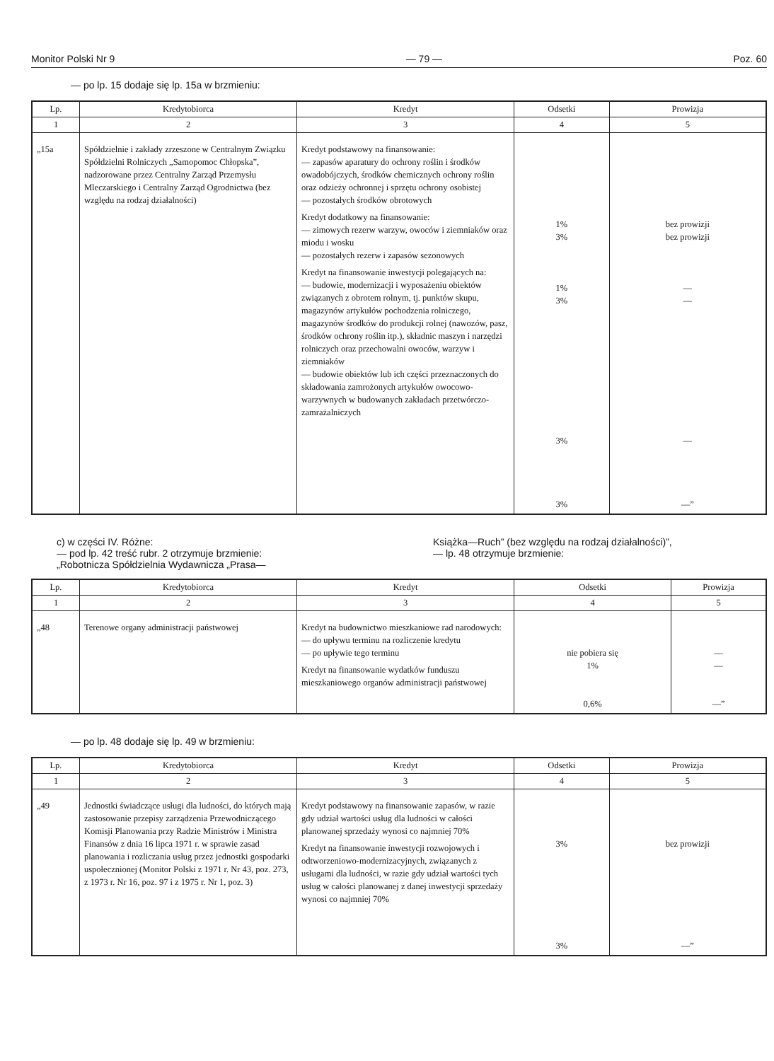Monitor Polski Nr 9 — 79 — Poz. 60
— po lp. 15 dodaje się lp. 15a w brzmieniu:
| Lp. | Kredytobiorca | Kredyt | Odsetki | Prowizja |
| --- | --- | --- | --- | --- |
| 1 | 2 | 3 | 4 | 5 |
| „15a | Spółdzielnie i zakłady zrzeszone w Centralnym Związku Spółdzielni Rolniczych „Samopomoc Chłopska”, nadzorowane przez Centralny Zarząd Przemysłu Mleczarskiego i Centralny Zarząd Ogrodnictwa (bez względu na rodzaj działalności) | Kredyt podstawowy na finansowanie: — zapasów aparatury do ochrony roślin i środków owadobójczych, środków chemicznych ochrony roślin oraz odzieży ochronnej i sprzętu ochrony osobistej — pozostałych środków obrotowych Kredyt dodatkowy na finansowanie: — zimowych rezerw warzyw, owoców i ziemniaków oraz miodu i wosku — pozostałych rezerw i zapasów sezonowych Kredyt na finansowanie inwestycji polegających na: — budowie, modernizacji i wyposażeniu obiektów związanych z obrotem rolnym, tj. punktów skupu, magazynów artykułów pochodzenia rolniczego, magazynów środków do produkcji rolnej (nawozów, pasz, środków ochrony roślin itp.), składnic maszyn i narzędzi rolniczych oraz przechowalni owoców, warzyw i ziemniaków — budowie obiektów lub ich części przeznaczonych do składowania zamrożonych artykułów owocowo-warzywnych w budowanych zakładach przetwórczo-zamrażalniczych | 1% 3% 1% 3% 3% 3% | bez prowizji bez prowizji — — — —” |
c) w części IV. Różne:
— pod lp. 42 treść rubr. 2 otrzymuje brzmienie:
„Robotnicza Spółdzielnia Wydawnicza „Prasa—
Książka—Ruch” (bez względu na rodzaj działalności)”,
— lp. 48 otrzymuje brzmienie:
| Lp. | Kredytobiorca | Kredyt | Odsetki | Prowizja |
| --- | --- | --- | --- | --- |
| 1 | 2 | 3 | 4 | 5 |
| „48 | Terenowe organy administracji państwowej | Kredyt na budownictwo mieszkaniowe rad narodowych: — do upływu terminu na rozliczenie kredytu — po upływie tego terminu Kredyt na finansowanie wydatków funduszu mieszkaniowego organów administracji państwowej | nie pobiera się 1% 0,6% | — — —” |
— po lp. 48 dodaje się lp. 49 w brzmieniu:
| Lp. | Kredytobiorca | Kredyt | Odsetki | Prowizja |
| --- | --- | --- | --- | --- |
| 1 | 2 | 3 | 4 | 5 |
| „49 | Jednostki świadczące usługi dla ludności, do których mają zastosowanie przepisy zarządzenia Przewodniczącego Komisji Planowania przy Radzie Ministrów i Ministra Finansów z dnia 16 lipca 1971 r. w sprawie zasad planowania i rozliczania usług przez jednostki gospodarki uspołecznionej (Monitor Polski z 1971 r. Nr 43, poz. 273, z 1973 r. Nr 16, poz. 97 i z 1975 r. Nr 1, poz. 3) | Kredyt podstawowy na finansowanie zapasów, w razie gdy udział wartości usług dla ludności w całości planowanej sprzedaży wynosi co najmniej 70% Kredyt na finansowanie inwestycji rozwojowych i odtworzeniowo-modernizacyjnych, związanych z usługami dla ludności, w razie gdy udział wartości tych usług w całości planowanej z danej inwestycji sprzedaży wynosi co najmniej 70% | 3% 3% | bez prowizji —” |